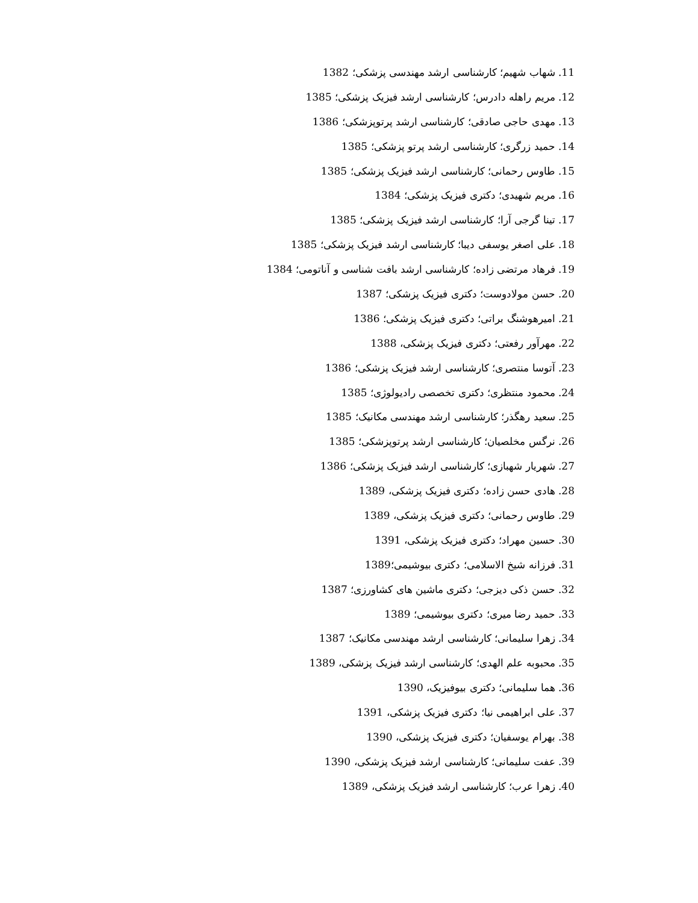11. شهاب شهیم؛ کارشناسی ارشد مهندسی پزشکی؛ 1382
12. مریم راهله دادرس؛ کارشناسی ارشد فیزیک پزشکی؛ 1385
13. مهدی حاجی صادقی؛ کارشناسی ارشد پرتوپزشکی؛ 1386
14. حمید زرگری؛ کارشناسی ارشد پرتو پزشکی؛ 1385
15. طاوس رحمانی؛ کارشناسی ارشد فیزیک پزشکی؛ 1385
16. مریم شهیدی؛ دکتری فیزیک پزشکی؛ 1384
17. تینا گرجی آرا؛ کارشناسی ارشد فیزیک پزشکی؛ 1385
18. علی اصغر یوسفی دیبا؛ کارشناسی ارشد فیزیک پزشکی؛ 1385
19. فرهاد مرتضی زاده؛ کارشناسی ارشد بافت شناسی و آناتومی؛ 1384
20. حسن مولادوست؛ دکتری فیزیک پزشکی؛ 1387
21. امیرهوشنگ براتی؛ دکتری فیزیک پزشکی؛ 1386
22. مهرآور رفعتی؛ دکتری فیزیک پزشکی، 1388
23. آتوسا منتصری؛ کارشناسی ارشد فیزیک پزشکی؛ 1386
24. محمود منتظری؛ دکتری تخصصی رادیولوژی؛ 1385
25. سعید رهگذر؛ کارشناسی ارشد مهندسی مکانیک؛ 1385
26. نرگس مخلصیان؛ کارشناسی ارشد پرتوپزشکی؛ 1385
27. شهریار شهبازی؛ کارشناسی ارشد فیزیک پزشکی؛ 1386
28. هادی حسن زاده؛ دکتری فیزیک پزشکی، 1389
29. طاوس رحمانی؛ دکتری فیزیک پزشکی، 1389
30. حسین مهراد؛ دکتری فیزیک پزشکی، 1391
31. فرزانه شیخ الاسلامی؛ دکتری بیوشیمی؛1389
32. حسن ذکی دیزجی؛ دکتری ماشین های کشاورزی؛ 1387
33. حمید رضا میری؛ دکتری بیوشیمی؛ 1389
34. زهرا سلیمانی؛ کارشناسی ارشد مهندسی مکانیک؛ 1387
35. محبوبه علم الهدی؛ کارشناسی ارشد فیزیک پزشکی، 1389
36. هما سلیمانی؛ دکتری بیوفیزیک، 1390
37. علی ابراهیمی نیا؛ دکتری فیزیک پزشکی، 1391
38. بهرام یوسفیان؛ دکتری فیزیک پزشکی، 1390
39. عفت سلیمانی؛ کارشناسی ارشد فیزیک پزشکی، 1390
40. زهرا عرب؛ کارشناسی ارشد فیزیک پزشکی، 1389